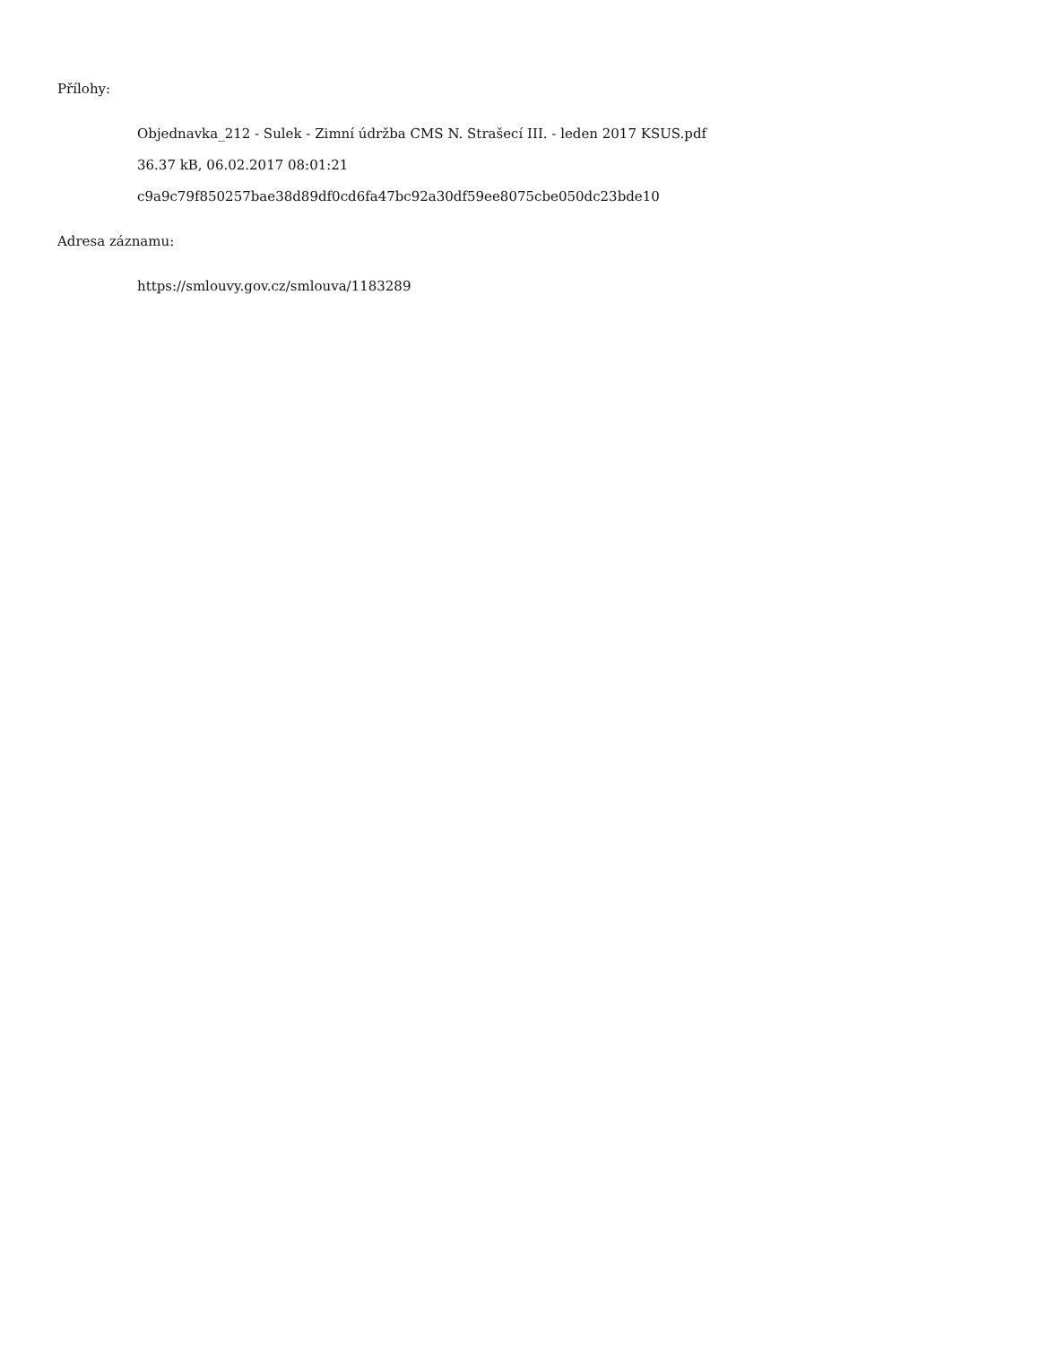Přílohy:
Objednavka_212 - Sulek - Zimní údržba CMS N. Strašecí III. - leden 2017 KSUS.pdf
36.37 kB, 06.02.2017 08:01:21
c9a9c79f850257bae38d89df0cd6fa47bc92a30df59ee8075cbe050dc23bde10
Adresa záznamu:
https://smlouvy.gov.cz/smlouva/1183289